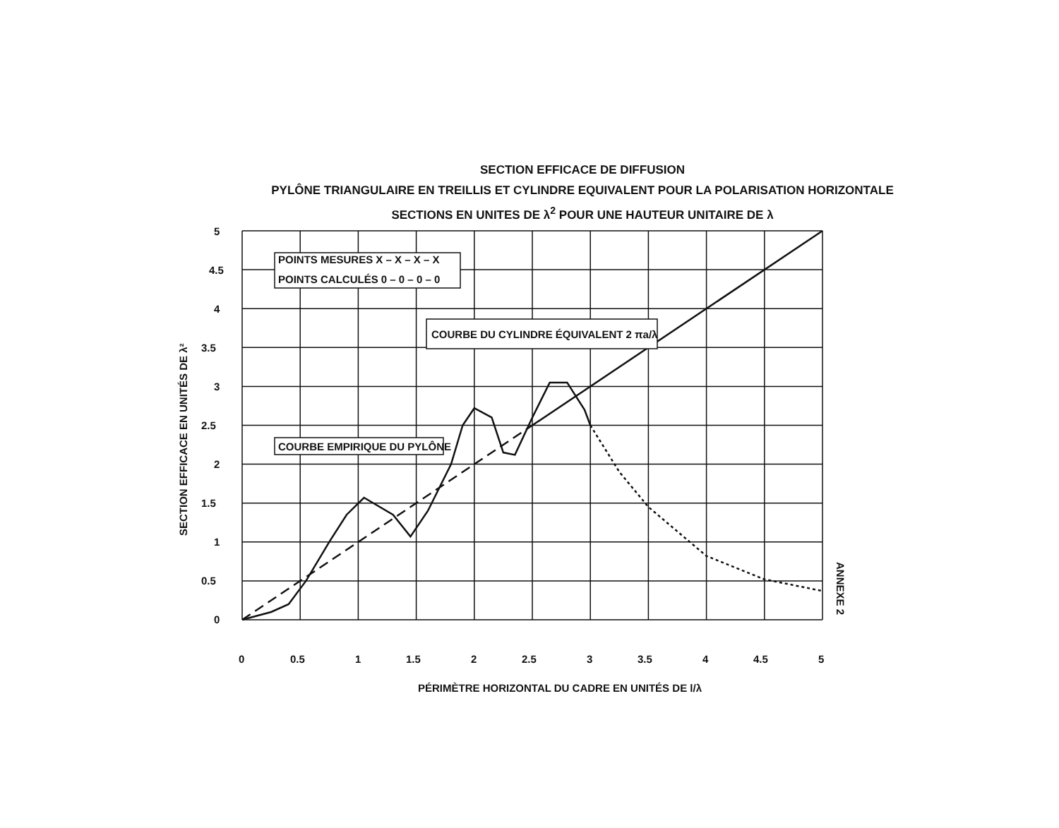SECTION EFFICACE DE DIFFUSION
PYLÔNE TRIANGULAIRE EN TREILLIS ET CYLINDRE EQUIVALENT POUR LA POLARISATION HORIZONTALE
SECTIONS EN UNITES DE λ<sup>2</sup> POUR UNE HAUTEUR UNITAIRE DE λ
POINTS MESURES X – X – X – X
POINTS CALCULÉS 0 – 0 – 0 – 0
COURBE DU CYLINDRE ÉQUIVALENT 2 πa/λ
COURBE EMPIRIQUE DU PYLÔNE
5
4.5
4
3.5
3
2.5
2
1.5
1
0.5
0
0
0.5
1
1.5
2
2.5
3
3.5
4
4.5
5
PÉRIMÈTRE HORIZONTAL DU CADRE EN UNITÉS DE l/λ
SECTION EFFICACE EN UNITÉS DE λ²
ANNEXE 2